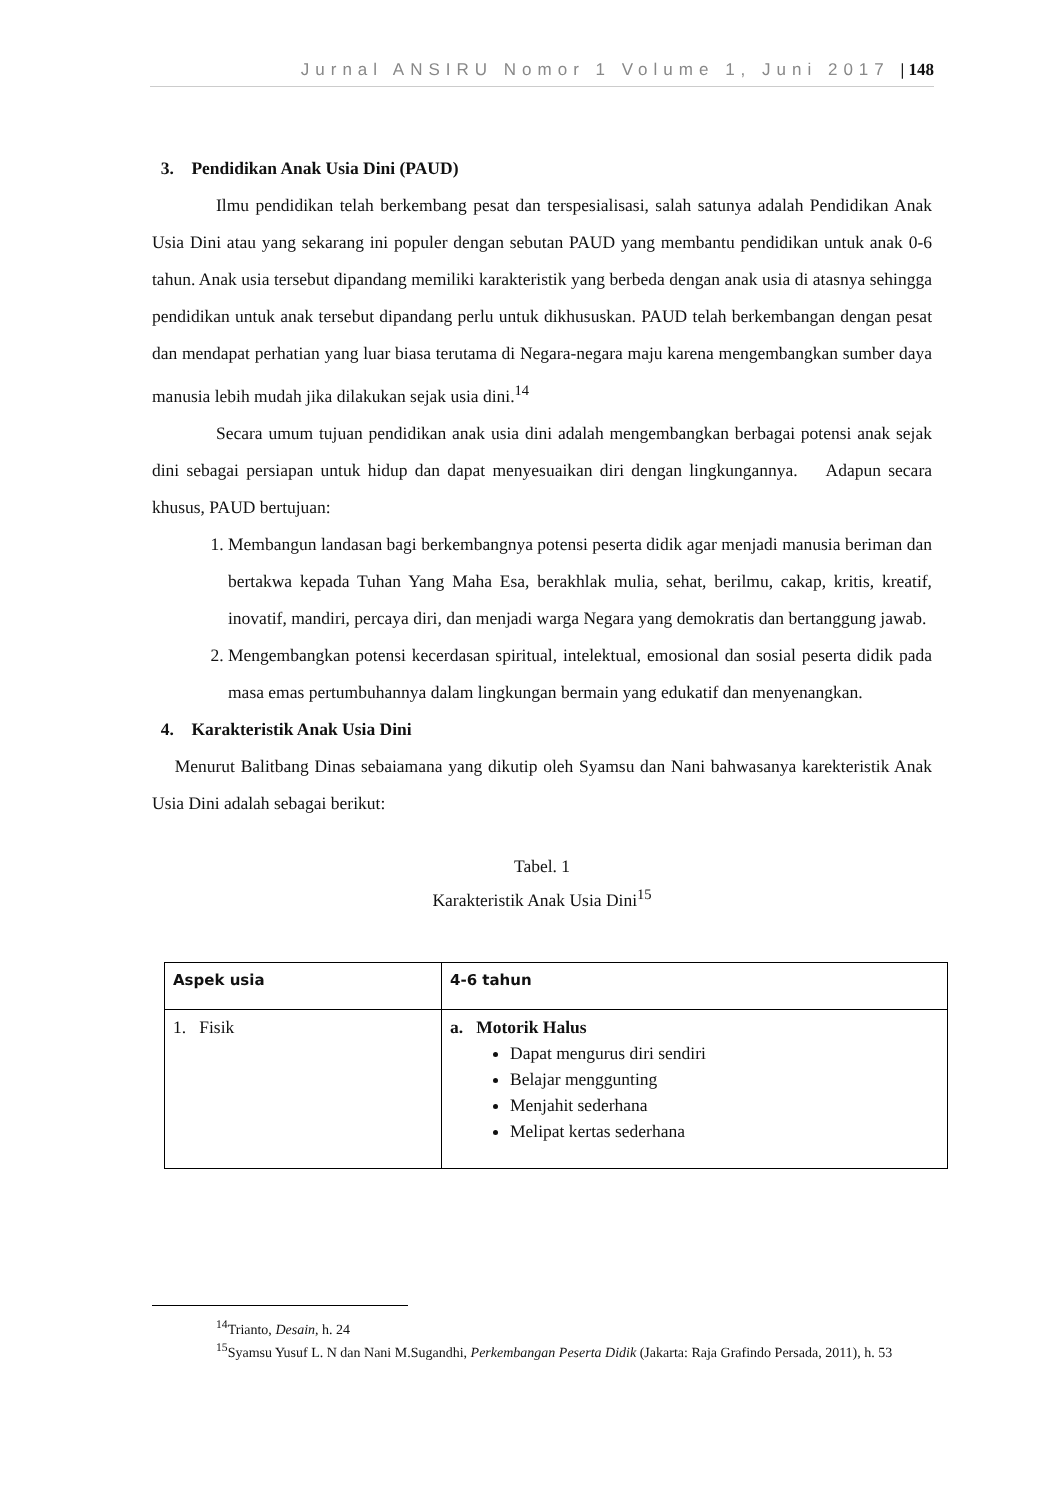Jurnal ANSIRU Nomor 1 Volume 1, Juni 2017 | 148
3. Pendidikan Anak Usia Dini (PAUD)
Ilmu pendidikan telah berkembang pesat dan terspesialisasi, salah satunya adalah Pendidikan Anak Usia Dini atau yang sekarang ini populer dengan sebutan PAUD yang membantu pendidikan untuk anak 0-6 tahun. Anak usia tersebut dipandang memiliki karakteristik yang berbeda dengan anak usia di atasnya sehingga pendidikan untuk anak tersebut dipandang perlu untuk dikhususkan. PAUD telah berkembangan dengan pesat dan mendapat perhatian yang luar biasa terutama di Negara-negara maju karena mengembangkan sumber daya manusia lebih mudah jika dilakukan sejak usia dini.<sup>14</sup>
Secara umum tujuan pendidikan anak usia dini adalah mengembangkan berbagai potensi anak sejak dini sebagai persiapan untuk hidup dan dapat menyesuaikan diri dengan lingkungannya. Adapun secara khusus, PAUD bertujuan:
1. Membangun landasan bagi berkembangnya potensi peserta didik agar menjadi manusia beriman dan bertakwa kepada Tuhan Yang Maha Esa, berakhlak mulia, sehat, berilmu, cakap, kritis, kreatif, inovatif, mandiri, percaya diri, dan menjadi warga Negara yang demokratis dan bertanggung jawab.
2. Mengembangkan potensi kecerdasan spiritual, intelektual, emosional dan sosial peserta didik pada masa emas pertumbuhannya dalam lingkungan bermain yang edukatif dan menyenangkan.
4. Karakteristik Anak Usia Dini
Menurut Balitbang Dinas sebaiamana yang dikutip oleh Syamsu dan Nani bahwasanya karekteristik Anak Usia Dini adalah sebagai berikut:
Tabel. 1
Karakteristik Anak Usia Dini<sup>15</sup>
| Aspek usia | 4-6 tahun |
| --- | --- |
| 1. Fisik | a. Motorik Halus Dapat mengurus diri sendiri Belajar menggunting Menjahit sederhana Melipat kertas sederhana |
<sup>14</sup> Trianto, Desain, h. 24
<sup>15</sup> Syamsu Yusuf L. N dan Nani M.Sugandhi, Perkembangan Peserta Didik (Jakarta: Raja Grafindo Persada, 2011), h. 53